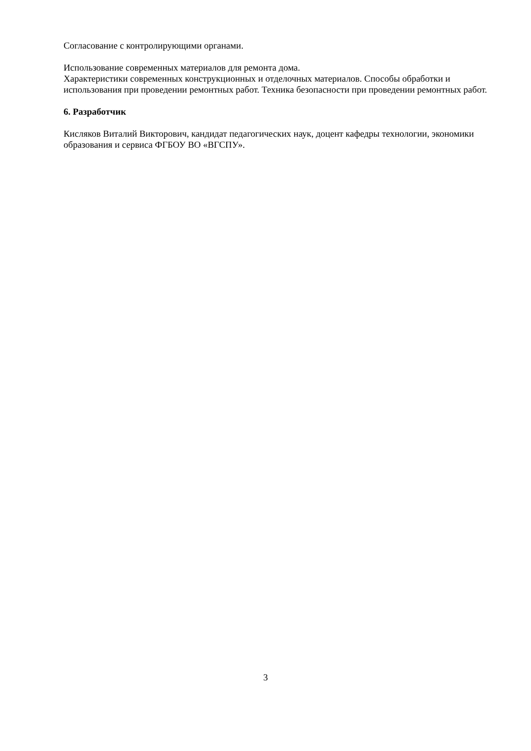Согласование с контролирующими органами.
Использование современных материалов для ремонта дома.
Характеристики современных конструкционных и отделочных материалов. Способы обработки и использования при проведении ремонтных работ. Техника безопасности при проведении ремонтных работ.
6. Разработчик
Кисляков Виталий Викторович, кандидат педагогических наук, доцент кафедры технологии, экономики образования и сервиса ФГБОУ ВО «ВГСПУ».
3